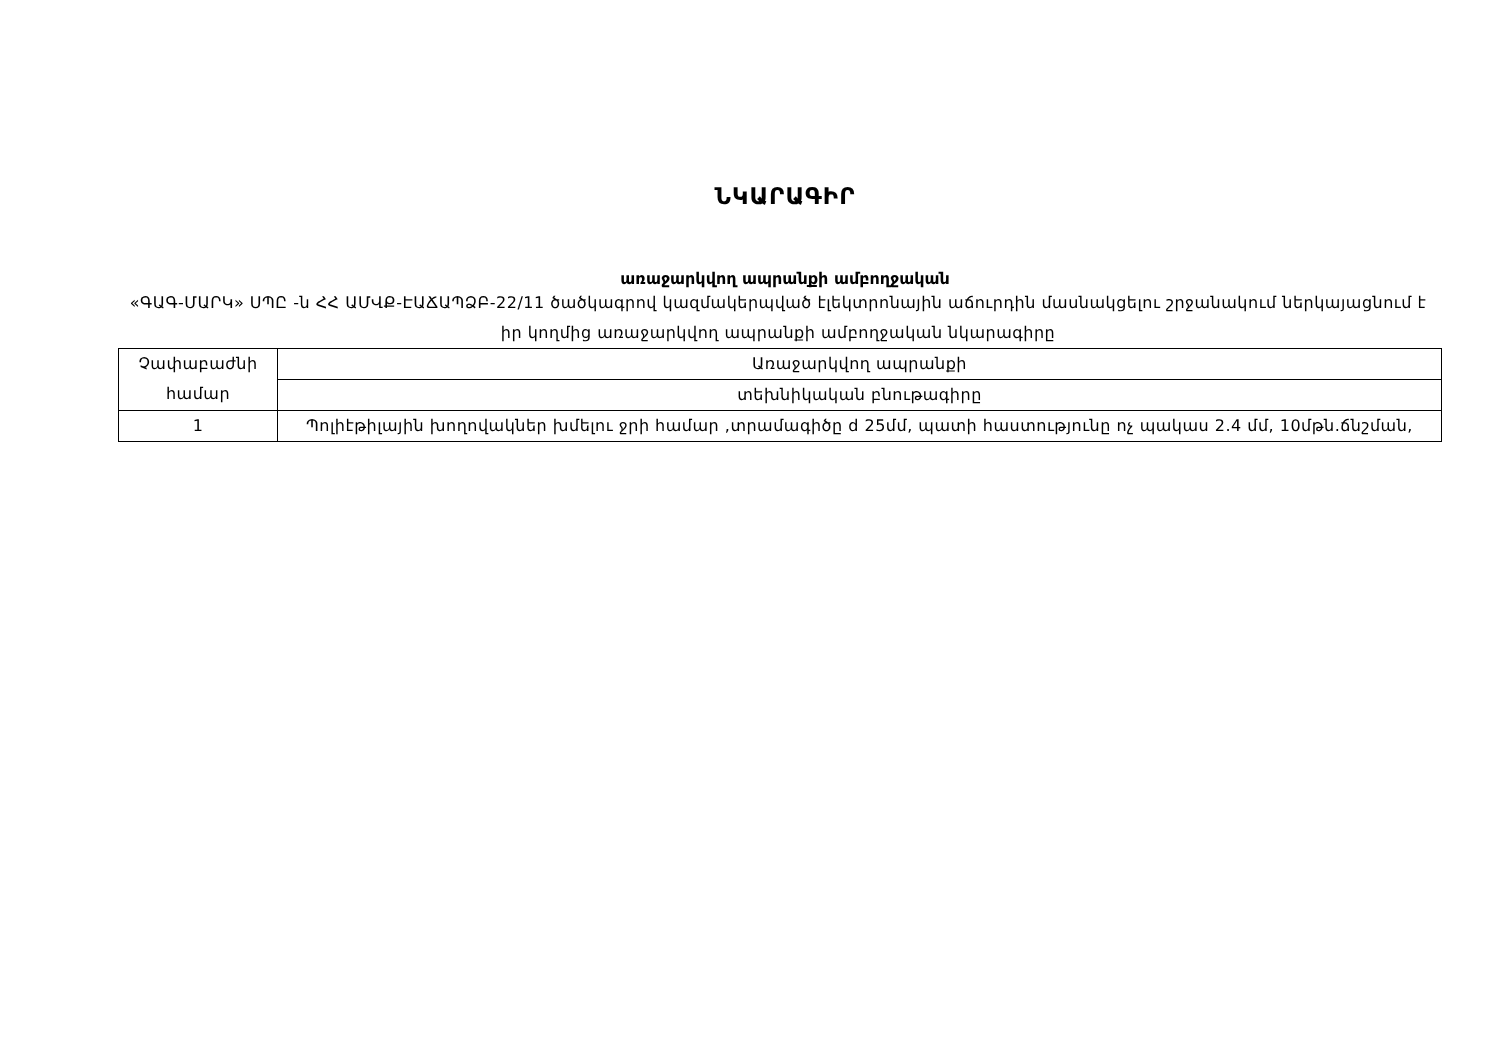ՆԿԱՐԱԳԻՐ
առաջարկվող ապրանքի ամբողջական
«ԳԱԳ-ՄԱՐԿ» ՍՊԸ -ն ՀՀ ԱՄՎՔ-ԷԱՃԱՊՁԲ-22/11 ծածկագրով կազմակերպված էլեկտրոնային աճուրդին մասնակցելու շրջանակում ներկայացնում է իր կողմից առաջարկվող ապրանքի ամբողջական նկարագիրը
| Չափաբաժնի համար | Առաջարկվող ապրանքի |
| | տեխնիկական բնութագիրը |
| 1 | Պոլիէթիլային խողովակներ խմելու ջրի համար ,տրամագիծը d 25մմ, պատի հաստությունը ոչ պակաս 2.4 մմ, 10մթն.ճնշման, |